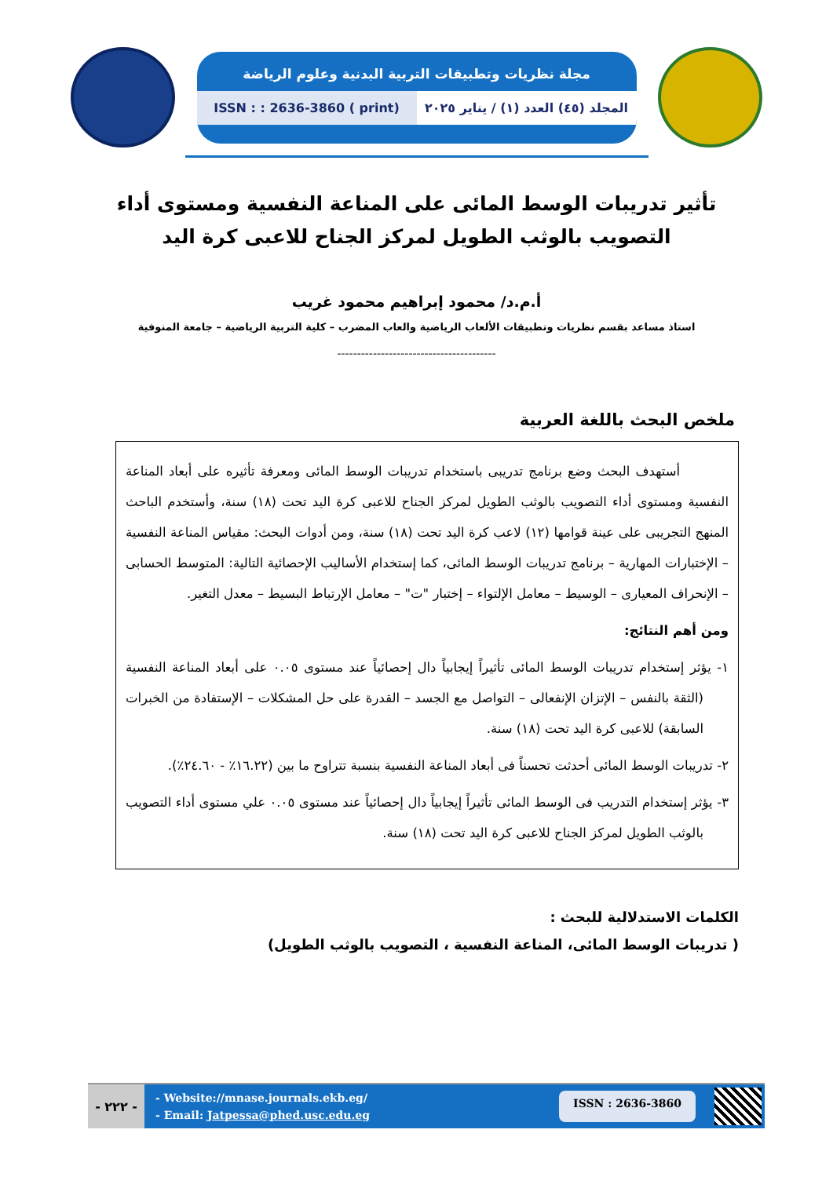مجلة نظريات وتطبيقات التربية البدنية وعلوم الرياضة
المجلد (٤٥) العدد (١) / يناير ٢٠٢٥
ISSN : : 2636-3860 ( print)
تأثير تدريبات الوسط المائى على المناعة النفسية ومستوى أداء التصويب بالوثب الطويل لمركز الجناح للاعبى كرة اليد
أ.م.د/ محمود إبراهيم محمود غريب
استاذ مساعد بقسم نظريات وتطبيقات الألعاب الرياضية والعاب المضرب – كلية التربية الرياضية – جامعة المنوفية
----------------------------------------
ملخص البحث باللغة العربية
أستهدف البحث وضع برنامج تدريبى باستخدام تدريبات الوسط المائى ومعرفة تأثيره على أبعاد المناعة النفسية ومستوى أداء التصويب بالوثب الطويل لمركز الجناح للاعبى كرة اليد تحت (١٨) سنة، وأستخدم الباحث المنهج التجريبى على عينة قوامها (١٢) لاعب كرة اليد تحت (١٨) سنة، ومن أدوات البحث: مقياس المناعة النفسية – الإختبارات المهارية – برنامج تدريبات الوسط المائى، كما إستخدام الأساليب الإحصائية التالية: المتوسط الحسابى – الإنحراف المعيارى – الوسيط – معامل الإلتواء – إختبار "ت" – معامل الإرتباط البسيط – معدل التغير.
ومن أهم النتائج:
١- يؤثر إستخدام تدريبات الوسط المائى تأثيراً إيجابياً دال إحصائياً عند مستوى ٠.٠٥ على أبعاد المناعة النفسية (الثقة بالنفس – الإتزان الإنفعالى – التواصل مع الجسد – القدرة على حل المشكلات – الإستفادة من الخبرات السابقة) للاعبى كرة اليد تحت (١٨) سنة.
٢- تدريبات الوسط المائى أحدثت تحسناً فى أبعاد المناعة النفسية بنسبة تتراوح ما بين (١٦.٢٢٪ - ٢٤.٦٠٪).
٣- يؤثر إستخدام التدريب فى الوسط المائى تأثيراً إيجابياً دال إحصائياً عند مستوى ٠.٠٥ علي مستوى أداء التصويب بالوثب الطويل لمركز الجناح للاعبى كرة اليد تحت (١٨) سنة.
الكلمات الاستدلالية للبحث :
( تدريبات الوسط المائى، المناعة النفسية ، التصويب بالوثب الطويل)
- ٢٢٢ -
- Website://mnase.journals.ekb.eg/
- Email: Jatpessa@phed.usc.edu.eg
ISSN : 2636-3860